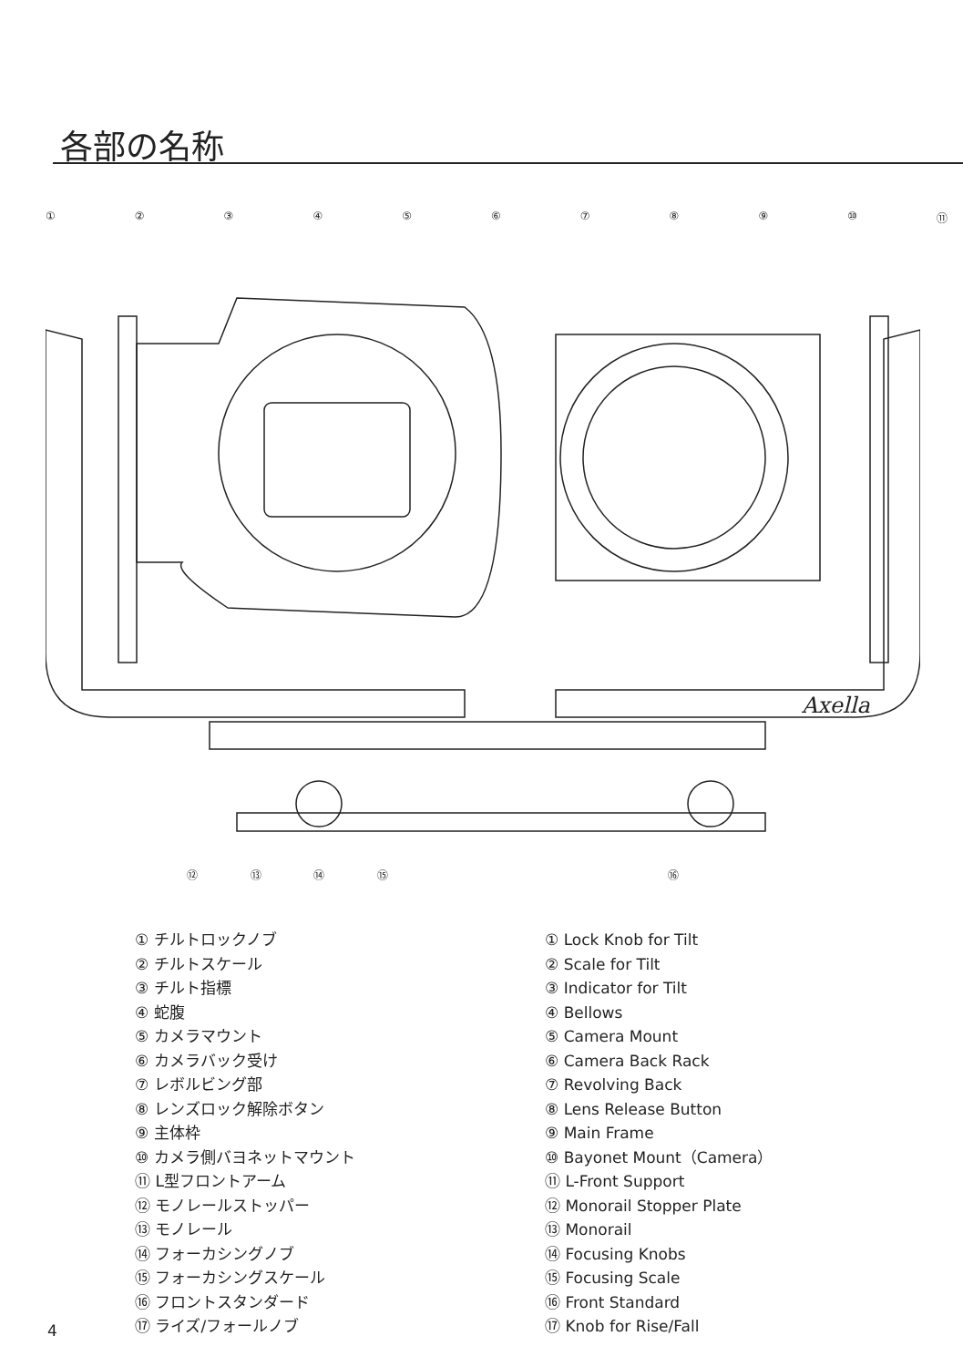各部の名称
①②③④⑤⑥⑦⑧⑨ ⑩ ⑪
Axella
⑫ ⑬ ⑭ ⑮ ⑯
① チルトロックノブ
② チルトスケール
③ チルト指標
④ 蛇腹
⑤ カメラマウント
⑥ カメラバック受け
⑦ レボルビング部
⑧ レンズロック解除ボタン
⑨ 主体枠
⑩ カメラ側バヨネットマウント
⑪ L型フロントアーム
⑫ モノレールストッパー
⑬ モノレール
⑭ フォーカシングノブ
⑮ フォーカシングスケール
⑯ フロントスタンダード
⑰ ライズ/フォールノブ
① Lock Knob for Tilt
② Scale for Tilt
③ Indicator for Tilt
④ Bellows
⑤ Camera Mount
⑥ Camera Back Rack
⑦ Revolving Back
⑧ Lens Release Button
⑨ Main Frame
⑩ Bayonet Mount（Camera）
⑪ L-Front Support
⑫ Monorail Stopper Plate
⑬ Monorail
⑭ Focusing Knobs
⑮ Focusing Scale
⑯ Front Standard
⑰ Knob for Rise/Fall
4